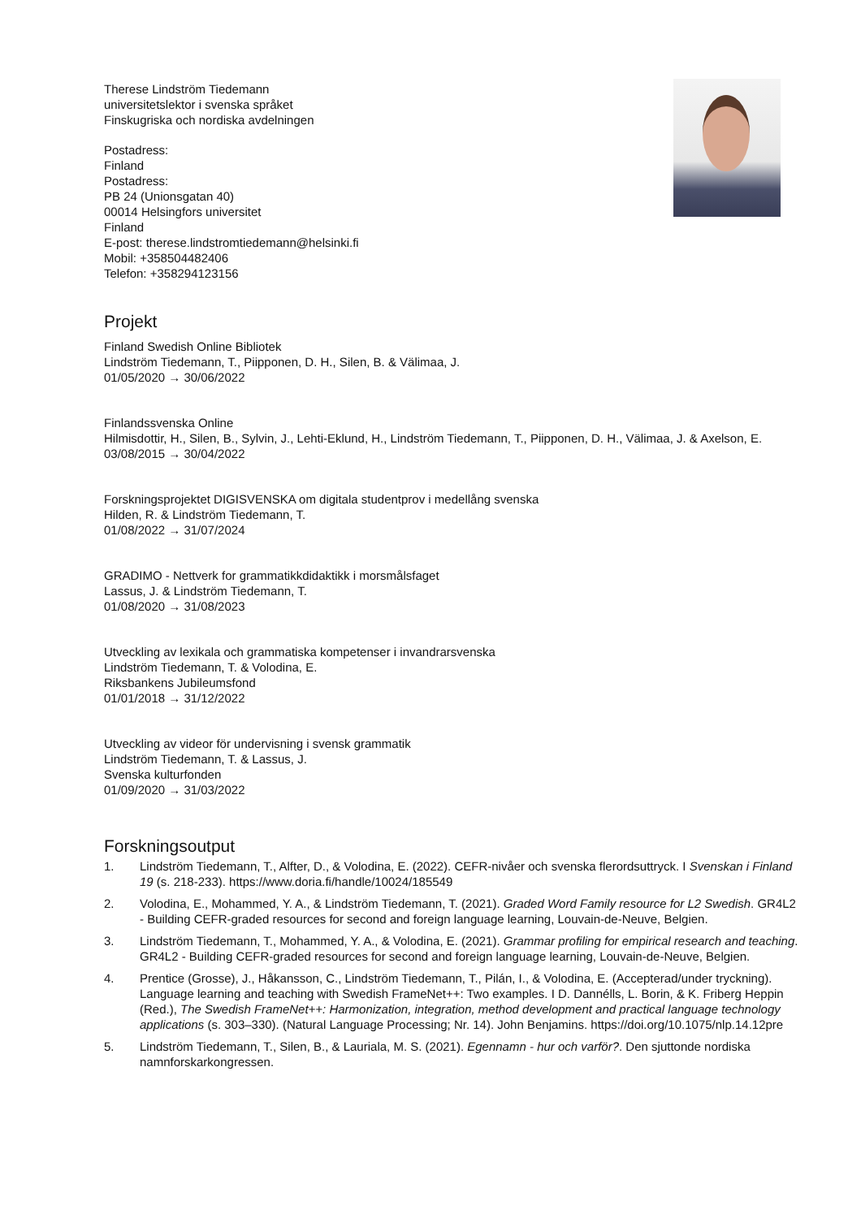Therese Lindström Tiedemann
universitetslektor i svenska språket
Finskugriska och nordiska avdelningen
Postadress:
Finland
Postadress:
PB 24 (Unionsgatan 40)
00014 Helsingfors universitet
Finland
E-post: therese.lindstromtiedemann@helsinki.fi
Mobil: +358504482406
Telefon: +358294123156
Projekt
Finland Swedish Online Bibliotek
Lindström Tiedemann, T., Piipponen, D. H., Silen, B. & Välimaa, J.
01/05/2020 → 30/06/2022
Finlandssvenska Online
Hilmisdottir, H., Silen, B., Sylvin, J., Lehti-Eklund, H., Lindström Tiedemann, T., Piipponen, D. H., Välimaa, J. & Axelson, E.
03/08/2015 → 30/04/2022
Forskningsprojektet DIGISVENSKA om digitala studentprov i medellång svenska
Hilden, R. & Lindström Tiedemann, T.
01/08/2022 → 31/07/2024
GRADIMO - Nettverk for grammatikkdidaktikk i morsmålsfaget
Lassus, J. & Lindström Tiedemann, T.
01/08/2020 → 31/08/2023
Utveckling av lexikala och grammatiska kompetenser i invandrarsvenska
Lindström Tiedemann, T. & Volodina, E.
Riksbankens Jubileumsfond
01/01/2018 → 31/12/2022
Utveckling av videor för undervisning i svensk grammatik
Lindström Tiedemann, T. & Lassus, J.
Svenska kulturfonden
01/09/2020 → 31/03/2022
Forskningsoutput
1. Lindström Tiedemann, T., Alfter, D., & Volodina, E. (2022). CEFR-nivåer och svenska flerordsuttryck. I Svenskan i Finland 19 (s. 218-233). https://www.doria.fi/handle/10024/185549
2. Volodina, E., Mohammed, Y. A., & Lindström Tiedemann, T. (2021). Graded Word Family resource for L2 Swedish. GR4L2 - Building CEFR-graded resources for second and foreign language learning, Louvain-de-Neuve, Belgien.
3. Lindström Tiedemann, T., Mohammed, Y. A., & Volodina, E. (2021). Grammar profiling for empirical research and teaching. GR4L2 - Building CEFR-graded resources for second and foreign language learning, Louvain-de-Neuve, Belgien.
4. Prentice (Grosse), J., Håkansson, C., Lindström Tiedemann, T., Pilán, I., & Volodina, E. (Accepterad/under tryckning). Language learning and teaching with Swedish FrameNet++: Two examples. I D. Dannélls, L. Borin, & K. Friberg Heppin (Red.), The Swedish FrameNet++: Harmonization, integration, method development and practical language technology applications (s. 303–330). (Natural Language Processing; Nr. 14). John Benjamins. https://doi.org/10.1075/nlp.14.12pre
5. Lindström Tiedemann, T., Silen, B., & Lauriala, M. S. (2021). Egennamn - hur och varför?. Den sjuttonde nordiska namnforskarkongressen.